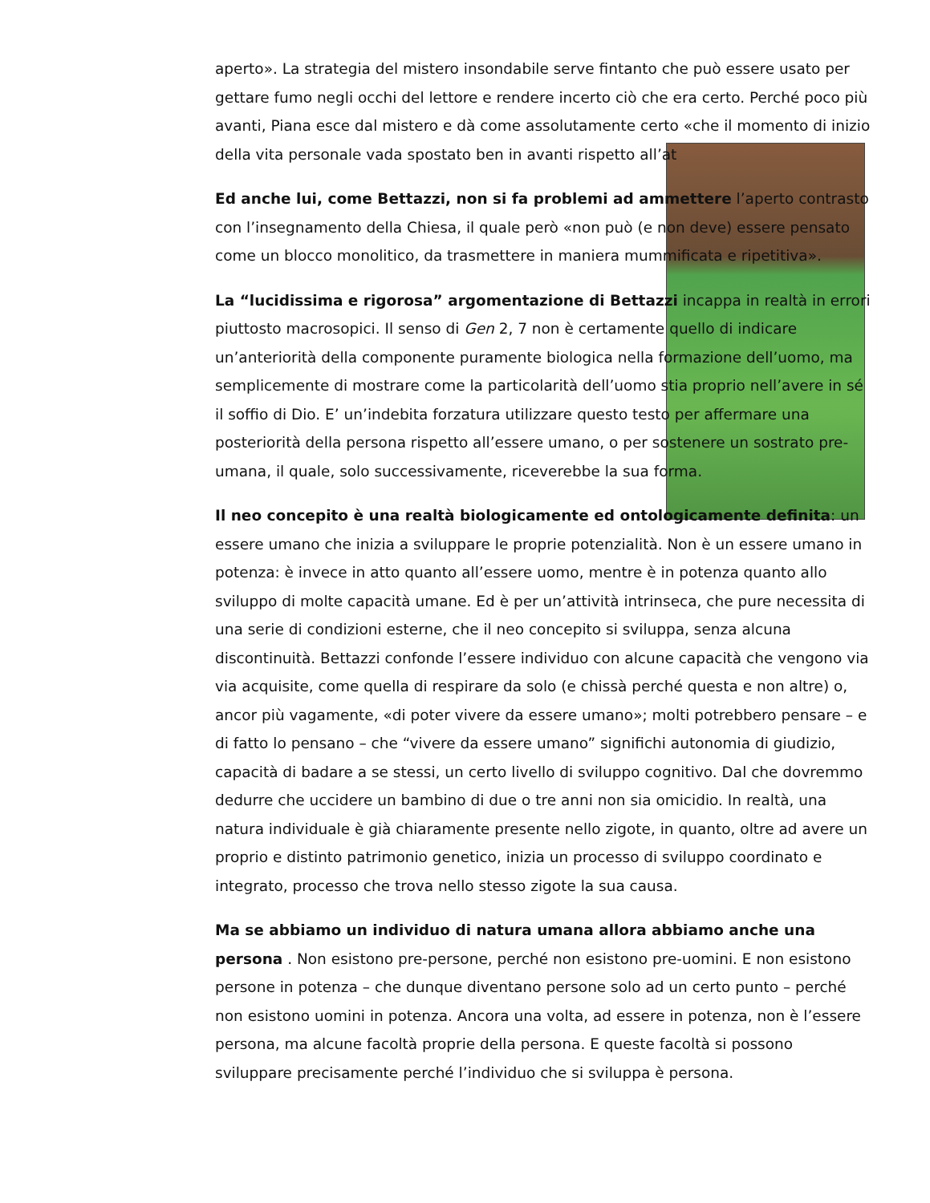aperto». La strategia del mistero insondabile serve fintanto che può essere usato per gettare fumo negli occhi del lettore e rendere incerto ciò che era certo. Perché poco più avanti, Piana esce dal mistero e dà come assolutamente certo «che il momento di inizio della vita personale vada spostato ben in avanti rispetto all’at
Ed anche lui, come Bettazzi, non si fa problemi ad ammettere l’aperto contrasto con l’insegnamento della Chiesa, il quale però «non può (e non deve) essere pensato come un blocco monolitico, da trasmettere in maniera mummificata e ripetitiva».
La “lucidissima e rigorosa” argomentazione di Bettazzi incappa in realtà in errori piuttosto macrosopici. Il senso di Gen 2, 7 non è certamente quello di indicare un’anteriorità della componente puramente biologica nella formazione dell’uomo, ma semplicemente di mostrare come la particolarità dell’uomo stia proprio nell’avere in sé il soffio di Dio. E’ un’indebita forzatura utilizzare questo testo per affermare una posteriorità della persona rispetto all’essere umano, o per sostenere un sostrato pre-umana, il quale, solo successivamente, riceverebbe la sua forma.
Il neo concepito è una realtà biologicamente ed ontologicamente definita: un essere umano che inizia a sviluppare le proprie potenzialità. Non è un essere umano in potenza: è invece in atto quanto all’essere uomo, mentre è in potenza quanto allo sviluppo di molte capacità umane. Ed è per un’attività intrinseca, che pure necessita di una serie di condizioni esterne, che il neo concepito si sviluppa, senza alcuna discontinuità. Bettazzi confonde l’essere individuo con alcune capacità che vengono via via acquisite, come quella di respirare da solo (e chissà perché questa e non altre) o, ancor più vagamente, «di poter vivere da essere umano»; molti potrebbero pensare – e di fatto lo pensano – che “vivere da essere umano” significhi autonomia di giudizio, capacità di badare a se stessi, un certo livello di sviluppo cognitivo. Dal che dovremmo dedurre che uccidere un bambino di due o tre anni non sia omicidio. In realtà, una natura individuale è già chiaramente presente nello zigote, in quanto, oltre ad avere un proprio e distinto patrimonio genetico, inizia un processo di sviluppo coordinato e integrato, processo che trova nello stesso zigote la sua causa.
Ma se abbiamo un individuo di natura umana allora abbiamo anche una persona . Non esistono pre-persone, perché non esistono pre-uomini. E non esistono persone in potenza – che dunque diventano persone solo ad un certo punto – perché non esistono uomini in potenza. Ancora una volta, ad essere in potenza, non è l’essere persona, ma alcune facoltà proprie della persona. E queste facoltà si possono sviluppare precisamente perché l’individuo che si sviluppa è persona.